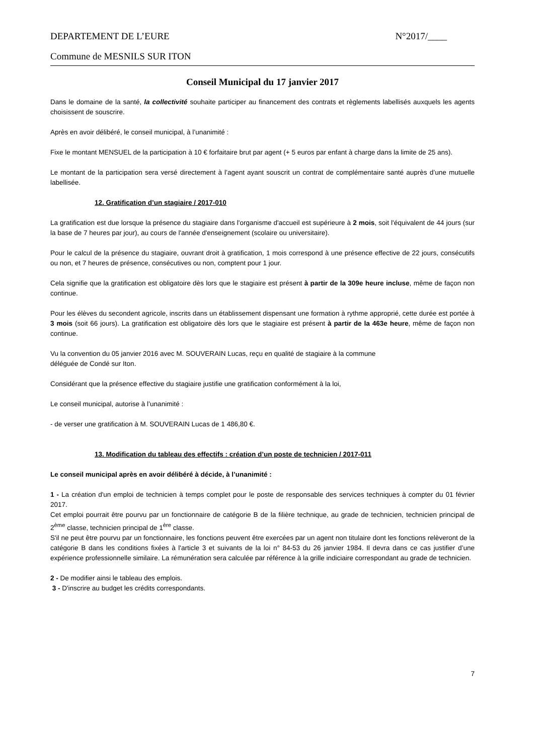DEPARTEMENT DE L’EURE N°2017/____
Commune de MESNILS SUR ITON
Conseil Municipal du 17 janvier 2017
Dans le domaine de la santé, la collectivité souhaite participer au financement des contrats et règlements labellisés auxquels les agents choisissent de souscrire.
Après en avoir délibéré, le conseil municipal, à l’unanimité :
Fixe le montant MENSUEL de la participation à 10 € forfaitaire brut par agent (+ 5 euros par enfant à charge dans la limite de 25 ans).
Le montant de la participation sera versé directement à l’agent ayant souscrit un contrat de complémentaire santé auprès d’une mutuelle labellisée.
12. Gratification d’un stagiaire / 2017-010
La gratification est due lorsque la présence du stagiaire dans l'organisme d'accueil est supérieure à 2 mois, soit l'équivalent de 44 jours (sur la base de 7 heures par jour), au cours de l'année d'enseignement (scolaire ou universitaire).
Pour le calcul de la présence du stagiaire, ouvrant droit à gratification, 1 mois correspond à une présence effective de 22 jours, consécutifs ou non, et 7 heures de présence, consécutives ou non, comptent pour 1 jour.
Cela signifie que la gratification est obligatoire dès lors que le stagiaire est présent à partir de la 309e heure incluse, même de façon non continue.
Pour les élèves du secondent agricole, inscrits dans un établissement dispensant une formation à rythme approprié, cette durée est portée à 3 mois (soit 66 jours). La gratification est obligatoire dès lors que le stagiaire est présent à partir de la 463e heure, même de façon non continue.
Vu la convention du 05 janvier 2016 avec M. SOUVERAIN Lucas, reçu en qualité de stagiaire à la commune
déléguée de Condé sur Iton.
Considérant que la présence effective du stagiaire justifie une gratification conformément à la loi,
Le conseil municipal, autorise à l’unanimité :
- de verser une gratification à M. SOUVERAIN Lucas de 1 486,80 €.
13. Modification du tableau des effectifs : création d’un poste de technicien / 2017-011
Le conseil municipal après en avoir délibéré à décide, à l’unanimité :
1 - La création d'un emploi de technicien à temps complet pour le poste de responsable des services techniques à compter du 01 février 2017.
Cet emploi pourrait être pourvu par un fonctionnaire de catégorie B de la filière technique, au grade de technicien, technicien principal de 2<sup>ème</sup> classe, technicien principal de 1<sup>ère</sup> classe.
S'il ne peut être pourvu par un fonctionnaire, les fonctions peuvent être exercées par un agent non titulaire dont les fonctions relèveront de la catégorie B dans les conditions fixées à l'article 3 et suivants de la loi n° 84-53 du 26 janvier 1984. Il devra dans ce cas justifier d’une expérience professionnelle similaire. La rémunération sera calculée par référence à la grille indiciaire correspondant au grade de technicien.
2 - De modifier ainsi le tableau des emplois.
3 - D'inscrire au budget les crédits correspondants.
7